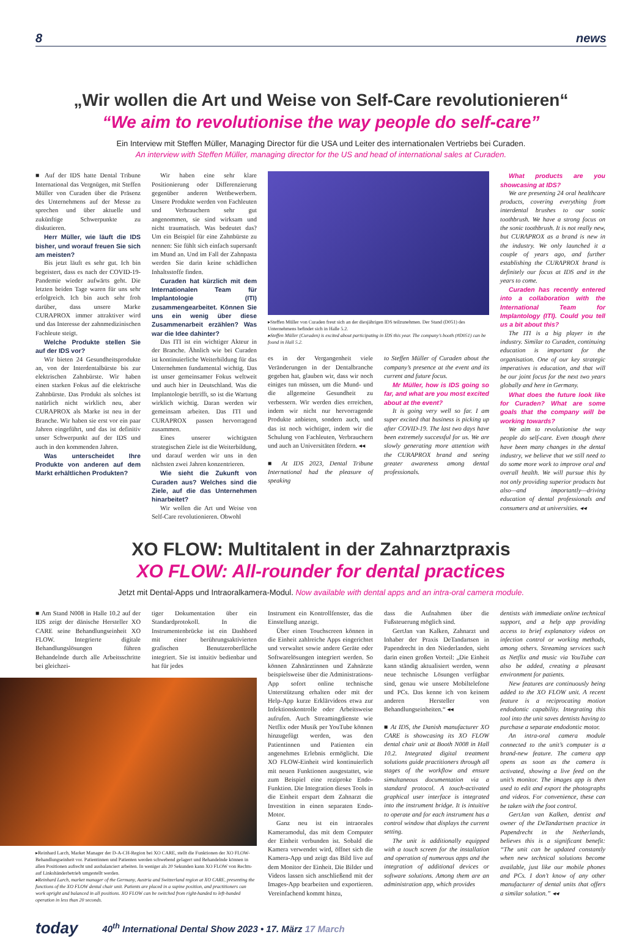8 news
„Wir wollen die Art und Weise von Self-Care revolutionieren“
“We aim to revolutionise the way people do self-care”
Ein Interview mit Steffen Müller, Managing Director für die USA und Leiter des internationalen Vertriebs bei Curaden.
An interview with Steffen Müller, managing director for the US and head of international sales at Curaden.
■ Auf der IDS hatte Dental Tribune International das Vergnügen, mit Steffen Müller von Curaden über die Präsenz des Unternehmens auf der Messe zu sprechen und über aktuelle und zukünftige Schwerpunkte zu diskutieren.
Herr Müller, wie läuft die IDS bisher, und worauf freuen Sie sich am meisten?
Bis jetzt läuft es sehr gut. Ich bin begeistert, dass es nach der COVID-19-Pandemie wieder aufwärts geht. Die letzten beiden Tage waren für uns sehr erfolgreich. Ich bin auch sehr froh darüber, dass unsere Marke CURAPROX immer attraktiver wird und das Interesse der zahnmedizinischen Fachleute steigt.
Welche Produkte stellen Sie auf der IDS vor?
Wir bieten 24 Gesundheitsprodukte an, von der Interdentalbürste bis zur elektrischen Zahnbürste. Wir haben einen starken Fokus auf die elektrische Zahnbürste. Das Produkt als solches ist natürlich nicht wirklich neu, aber CURAPROX als Marke ist neu in der Branche. Wir haben sie erst vor ein paar Jahren eingeführt, und das ist definitiv unser Schwerpunkt auf der IDS und auch in den kommenden Jahren.
Was unterscheidet Ihre Produkte von anderen auf dem Markt erhältlichen Produkten?
Wir haben eine sehr klare Positionierung oder Differenzierung gegenüber anderen Wettbewerbern. Unsere Produkte werden von Fachleuten und Verbrauchern sehr gut angenommen, sie sind wirksam und nicht traumatisch. Was bedeutet das? Um ein Beispiel für eine Zahnbürste zu nennen: Sie fühlt sich einfach supersanft im Mund an. Und im Fall der Zahnpasta werden Sie darin keine schädlichen Inhaltsstoffe finden.
Curaden hat kürzlich mit dem Internationalen Team für Implantologie (ITI) zusammengearbeitet. Können Sie uns ein wenig über diese Zusammenarbeit erzählen? Was war die Idee dahinter?
Das ITI ist ein wichtiger Akteur in der Branche. Ähnlich wie bei Curaden ist kontinuierliche Weiterbildung für das Unternehmen fundamental wichtig. Das ist unser gemeinsamer Fokus weltweit und auch hier in Deutschland. Was die Implantologie betrifft, so ist die Wartung wirklich wichtig. Daran werden wir gemeinsam arbeiten. Das ITI und CURAPROX passen hervorragend zusammen.
Eines unserer wichtigsten strategischen Ziele ist die Weiterbildung, und darauf werden wir uns in den nächsten zwei Jahren konzentrieren.
Wie sieht die Zukunft von Curaden aus? Welches sind die Ziele, auf die das Unternehmen hinarbeitet?
Wir wollen die Art und Weise von Self-Care revolutionieren. Obwohl
▸Steffen Müller von Curaden freut sich an der diesjährigen IDS teilzunehmen. Der Stand (D051) des Unternehmens befindet sich in Halle 5.2.
▸Steffen Müller (Curaden) is excited about participating in IDS this year. The company’s booth (#D051) can be found in Hall 5.2.
es in der Vergangenheit viele Veränderungen in der Dentalbranche gegeben hat, glauben wir, dass wir noch einiges tun müssen, um die Mund- und die allgemeine Gesundheit zu verbessern. Wir werden dies erreichen, indem wir nicht nur hervorragende Produkte anbieten, sondern auch, und das ist noch wichtiger, indem wir die Schulung von Fachleuten, Verbrauchern und auch an Universitäten fördern. ◂◂
■ At IDS 2023, Dental Tribune International had the pleasure of speaking
to Steffen Müller of Curaden about the company’s presence at the event and its current and future focus.
Mr Müller, how is IDS going so far, and what are you most excited about at the event?
It is going very well so far. I am super excited that business is picking up after COVID-19. The last two days have been extremely successful for us. We are slowly generating more attention with the CURAPROX brand and seeing greater awareness among dental professionals.
What products are you showcasing at IDS?
We are presenting 24 oral healthcare products, covering everything from interdental brushes to our sonic toothbrush. We have a strong focus on the sonic toothbrush. It is not really new, but CURAPROX as a brand is new in the industry. We only launched it a couple of years ago, and further establishing the CURAPROX brand is definitely our focus at IDS and in the years to come.
Curaden has recently entered into a collaboration with the International Team for Implantology (ITI). Could you tell us a bit about this?
The ITI is a big player in the industry. Similar to Curaden, continuing education is important for the organisation. One of our key strategic imperatives is education, and that will be our joint focus for the next two years globally and here in Germany.
What does the future look like for Curaden? What are some goals that the company will be working towards?
We aim to revolutionise the way people do self-care. Even though there have been many changes in the dental industry, we believe that we still need to do some more work to improve oral and overall health. We will pursue this by not only providing superior products but also—and importantly—driving education of dental professionals and consumers and at universities. ◂◂
XO FLOW: Multitalent in der Zahnarztpraxis
XO FLOW: All-rounder for dental practices
Jetzt mit Dental-Apps und Intraoralkamera-Modul. Now available with dental apps and an intra-oral camera module.
■ Am Stand N008 in Halle 10.2 auf der IDS zeigt der dänische Hersteller XO CARE seine Behandlungseinheit XO FLOW. Integrierte digitale Behandlungslösungen führen Behandelnde durch alle Arbeitsschritte bei gleichzei-
tiger Dokumentation über ein Standardprotokoll. In die Instrumentenbrücke ist ein Dashbord mit einer berührungsaktivierten grafischen Benutzeroberfläche integriert. Sie ist intuitiv bedienbar und hat für jedes
▸Reinhard Larch, Market Manager der D-A-CH-Region bei XO CARE, stellt die Funktionen der XO FLOW-Behandlungseinheit vor. Patientinnen und Patienten werden schwebend gelagert und Behandelnde können in allen Positionen aufrecht und ausbalanciert arbeiten. In weniger als 20 Sekunden kann XO FLOW von Rechts- auf Linkshänderbetrieb umgestellt werden.
▸Reinhard Larch, market manager of the Germany, Austria and Switzerland region at XO CARE, presenting the functions of the XO FLOW dental chair unit. Patients are placed in a supine position, and practitioners can work upright and balanced in all positions. XO FLOW can be switched from right-handed to left-handed operation in less than 20 seconds.
Instrument ein Kontrollfenster, das die Einstellung anzeigt.
Über einen Touchscreen können in die Einheit zahlreiche Apps eingerichtet und verwaltet sowie andere Geräte oder Softwarelösungen integriert werden. So können Zahnärztinnen und Zahnärzte beispielsweise über die Administrations-App sofort online technische Unterstützung erhalten oder mit der Help-App kurze Erklärvideos etwa zur Infektionskontrolle oder Arbeitsweise aufrufen. Auch Streamingdienste wie Netflix oder Musik per YouTube können hinzugefügt werden, was den Patientinnen und Patienten ein angenehmes Erlebnis ermöglicht. Die XO FLOW-Einheit wird kontinuierlich mit neuen Funktionen ausgestattet, wie zum Beispiel eine reziproke Endo-Funktion. Die Integration dieses Tools in die Einheit erspart dem Zahnarzt die Investition in einen separaten Endo-Motor.
Ganz neu ist ein intraorales Kameramodul, das mit dem Computer der Einheit verbunden ist. Sobald die Kamera verwendet wird, öffnet sich die Kamera-App und zeigt das Bild live auf dem Monitor der Einheit. Die Bilder und Videos lassen sich anschließend mit der Images-App bearbeiten und exportieren. Vereinfachend kommt hinzu,
dass die Aufnahmen über die Fußsteuerung möglich sind.
GertJan van Kalken, Zahnarzt und Inhaber der Praxis DeTandartsen in Papendrecht in den Niederlanden, sieht darin einen großen Vorteil: „Die Einheit kann ständig aktualisiert werden, wenn neue technische Lösungen verfügbar sind, genau wie unsere Mobiltelefone und PCs. Das kenne ich von keinem anderen Hersteller von Behandlungseinheiten.“ ◂◂
■ At IDS, the Danish manufacturer XO CARE is showcasing its XO FLOW dental chair unit at Booth N008 in Hall 10.2. Integrated digital treatment solutions guide practitioners through all stages of the workflow and ensure simultaneous documentation via a standard protocol. A touch-activated graphical user interface is integrated into the instrument bridge. It is intuitive to operate and for each instrument has a control window that displays the current setting.
The unit is additionally equipped with a touch screen for the installation and operation of numerous apps and the integration of additional devices or software solutions. Among them are an administration app, which provides
dentists with immediate online technical support, and a help app providing access to brief explanatory videos on infection control or working methods, among others. Streaming services such as Netflix and music via YouTube can also be added, creating a pleasant environment for patients.
New features are continuously being added to the XO FLOW unit. A recent feature is a reciprocating motion endodontic capability. Integrating this tool into the unit saves dentists having to purchase a separate endodontic motor.
An intra-oral camera module connected to the unit’s computer is a brand-new feature. The camera app opens as soon as the camera is activated, showing a live feed on the unit’s monitor. The images app is then used to edit and export the photographs and videos. For convenience, these can be taken with the foot control.
GertJan van Kalken, dentist and owner of the DeTandartsen practice in Papendrecht in the Netherlands, believes this is a significant benefit: “The unit can be updated constantly when new technical solutions become available, just like our mobile phones and PCs. I don’t know of any other manufacturer of dental units that offers a similar solution.” ◂◂
today 40<sup>th</sup> International Dental Show 2023 • 17. März 17 March